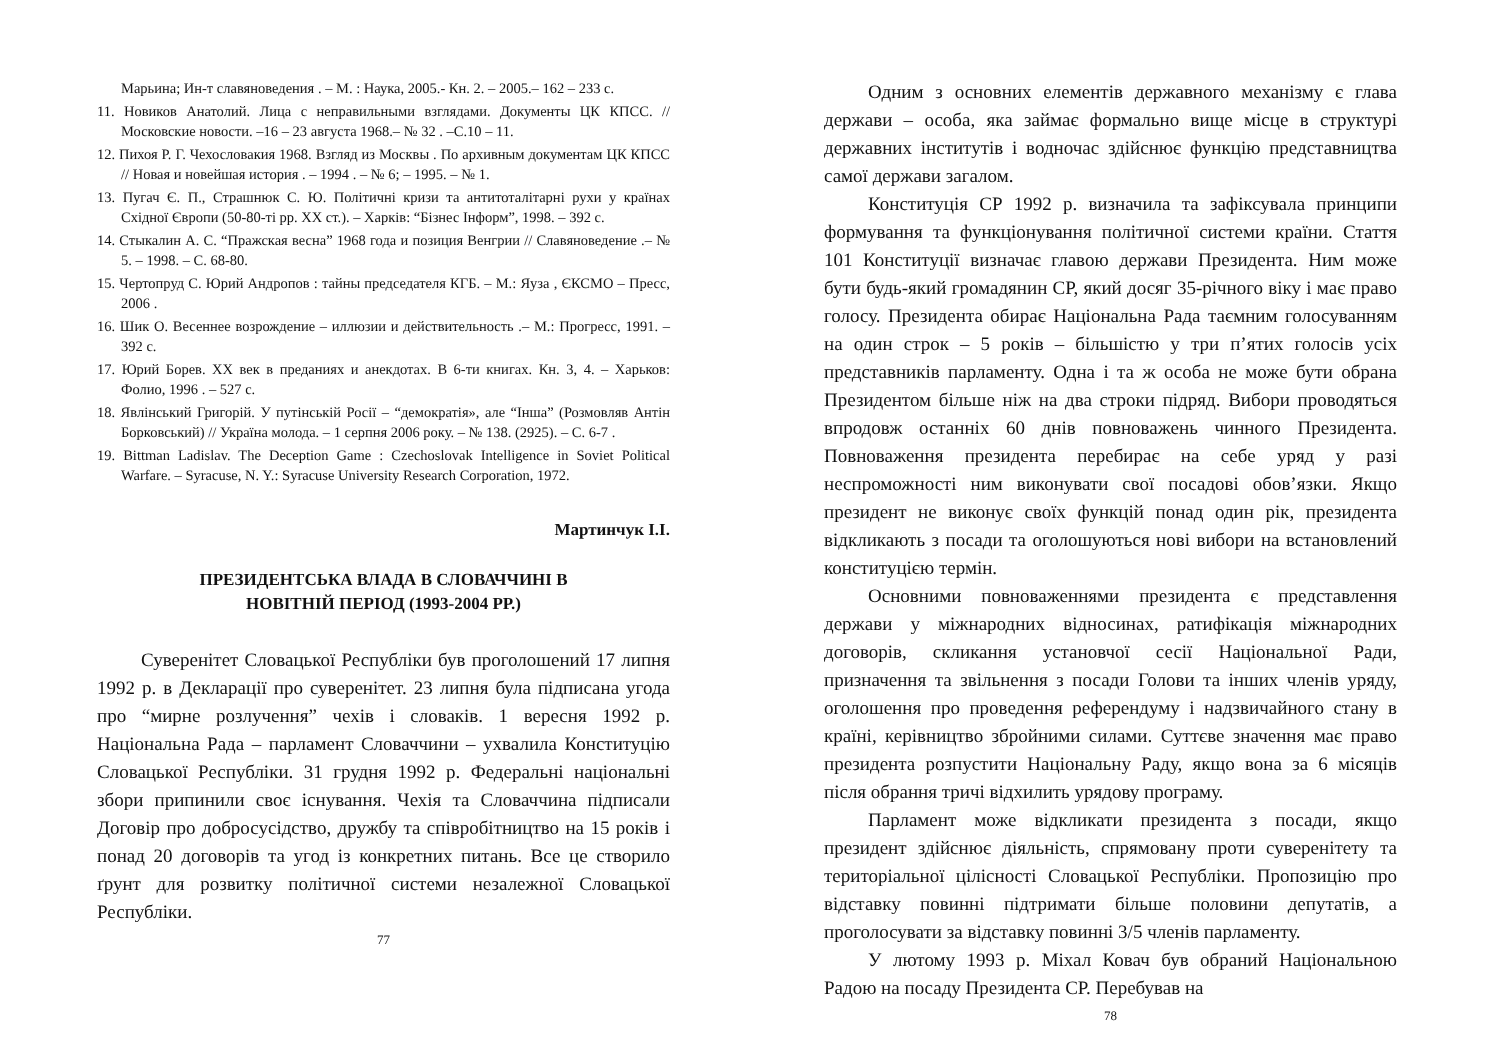Марьина; Ин-т славяноведения . – М. : Наука, 2005.- Кн. 2. – 2005.– 162 – 233 с.
11. Новиков Анатолий. Лица с неправильными взглядами. Документы ЦК КПСС. // Московские новости. –16 – 23 августа 1968.– № 32 . –С.10 – 11.
12. Пихоя Р. Г. Чехословакия 1968. Взгляд из Москвы . По архивным документам ЦК КПСС // Новая и новейшая история . – 1994 . – № 6; – 1995. – № 1.
13. Пугач Є. П., Страшнюк С. Ю. Політичні кризи та антитоталітарні рухи у країнах Східної Європи (50-80-ті рр. XX ст.). – Харків: “Бізнес Інформ”, 1998. – 392 с.
14. Стыкалин А. С. “Пражская весна” 1968 года и позиция Венгрии // Славяноведение .– № 5. – 1998. – С. 68-80.
15. Чертопруд С. Юрий Андропов : тайны председателя КГБ. – М.: Яуза , ЄКСМО – Пресс, 2006 .
16. Шик О. Весеннее возрождение – иллюзии и действительность .– М.: Прогресс, 1991. – 392 с.
17. Юрий Борев. XX век в преданиях и анекдотах. В 6-ти книгах. Кн. 3, 4. – Харьков: Фолио, 1996 . – 527 с.
18. Явлінський Григорій. У путінській Росії – “демократія», але “Інша” (Розмовляв Антін Борковський) // Україна молода. – 1 серпня 2006 року. – № 138. (2925). – С. 6-7 .
19. Bittman Ladislav. The Deception Game : Czechoslovak Intelligence in Soviet Political Warfare. – Syracuse, N. Y.: Syracuse University Research Corporation, 1972.
Мартинчук І.І.
ПРЕЗИДЕНТСЬКА ВЛАДА В СЛОВАЧЧИНІ В
НОВІТНІЙ ПЕРІОД (1993-2004 РР.)
Суверенітет Словацької Республіки був проголошений 17 липня 1992 р. в Декларації про суверенітет. 23 липня була підписана угода про “мирне розлучення” чехів і словаків. 1 вересня 1992 р. Національна Рада – парламент Словаччини – ухвалила Конституцію Словацької Республіки. 31 грудня 1992 р. Федеральні національні збори припинили своє існування. Чехія та Словаччина підписали Договір про добросусідство, дружбу та співробітництво на 15 років і понад 20 договорів та угод із конкретних питань. Все це створило ґрунт для розвитку політичної системи незалежної Словацької Республіки.
77
Одним з основних елементів державного механізму є глава держави – особа, яка займає формально вище місце в структурі державних інститутів і водночас здійснює функцію представництва самої держави загалом.
Конституція СР 1992 р. визначила та зафіксувала принципи формування та функціонування політичної системи країни. Стаття 101 Конституції визначає главою держави Президента. Ним може бути будь-який громадянин СР, який досяг 35-річного віку і має право голосу. Президента обирає Національна Рада таємним голосуванням на один строк – 5 років – більшістю у три п’ятих голосів усіх представників парламенту. Одна і та ж особа не може бути обрана Президентом більше ніж на два строки підряд. Вибори проводяться впродовж останніх 60 днів повноважень чинного Президента. Повноваження президента перебирає на себе уряд у разі неспроможності ним виконувати свої посадові обов’язки. Якщо президент не виконує своїх функцій понад один рік, президента відкликають з посади та оголошуються нові вибори на встановлений конституцією термін.
Основними повноваженнями президента є представлення держави у міжнародних відносинах, ратифікація міжнародних договорів, скликання установчої сесії Національної Ради, призначення та звільнення з посади Голови та інших членів уряду, оголошення про проведення референдуму і надзвичайного стану в країні, керівництво збройними силами. Суттєве значення має право президента розпустити Національну Раду, якщо вона за 6 місяців після обрання тричі відхилить урядову програму.
Парламент може відкликати президента з посади, якщо президент здійснює діяльність, спрямовану проти суверенітету та територіальної цілісності Словацької Республіки. Пропозицію про відставку повинні підтримати більше половини депутатів, а проголосувати за відставку повинні 3/5 членів парламенту.
У лютому 1993 р. Міхал Ковач був обраний Національною Радою на посаду Президента СР. Перебував на
78